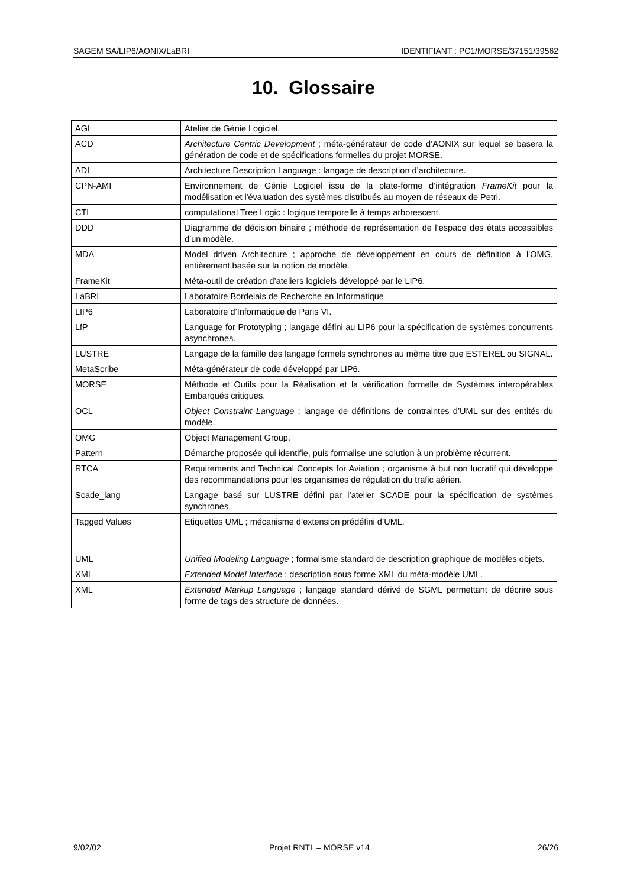SAGEM SA/LIP6/AONIX/LaBRI IDENTIFIANT : PC1/MORSE/37151/39562
10. Glossaire
| AGL | Atelier de Génie Logiciel. |
| ACD | Architecture Centric Development ; méta-générateur de code d’AONIX sur lequel se basera la génération de code et de spécifications formelles du projet MORSE. |
| ADL | Architecture Description Language : langage de description d’architecture. |
| CPN-AMI | Environnement de Génie Logiciel issu de la plate-forme d’intégration FrameKit pour la modélisation et l'évaluation des systèmes distribués au moyen de réseaux de Petri. |
| CTL | computational Tree Logic : logique temporelle à temps arborescent. |
| DDD | Diagramme de décision binaire ; méthode de représentation de l’espace des états accessibles d’un modèle. |
| MDA | Model driven Architecture ; approche de développement en cours de définition à l’OMG, entièrement basée sur la notion de modèle. |
| FrameKit | Méta-outil de création d’ateliers logiciels développé par le LIP6. |
| LaBRI | Laboratoire Bordelais de Recherche en Informatique |
| LIP6 | Laboratoire d’Informatique de Paris VI. |
| LfP | Language for Prototyping ; langage défini au LIP6 pour la spécification de systèmes concurrents asynchrones. |
| LUSTRE | Langage de la famille des langage formels synchrones au même titre que ESTEREL ou SIGNAL. |
| MetaScribe | Méta-générateur de code développé par LIP6. |
| MORSE | Méthode et Outils pour la Réalisation et la vérification formelle de Systèmes interopérables Embarqués critiques. |
| OCL | Object Constraint Language ; langage de définitions de contraintes d’UML sur des entités du modèle. |
| OMG | Object Management Group. |
| Pattern | Démarche proposée qui identifie, puis formalise une solution à un problème récurrent. |
| RTCA | Requirements and Technical Concepts for Aviation ; organisme à but non lucratif qui développe des recommandations pour les organismes de régulation du trafic aérien. |
| Scade_lang | Langage basé sur LUSTRE défini par l’atelier SCADE pour la spécification de systèmes synchrones. |
| Tagged Values | Etiquettes UML ; mécanisme d’extension prédéfini d’UML. |
| UML | Unified Modeling Language ; formalisme standard de description graphique de modèles objets. |
| XMI | Extended Model Interface ; description sous forme XML du méta-modèle UML. |
| XML | Extended Markup Language ; langage standard dérivé de SGML permettant de décrire sous forme de tags des structure de données. |
9/02/02 Projet RNTL – MORSE v14 26/26